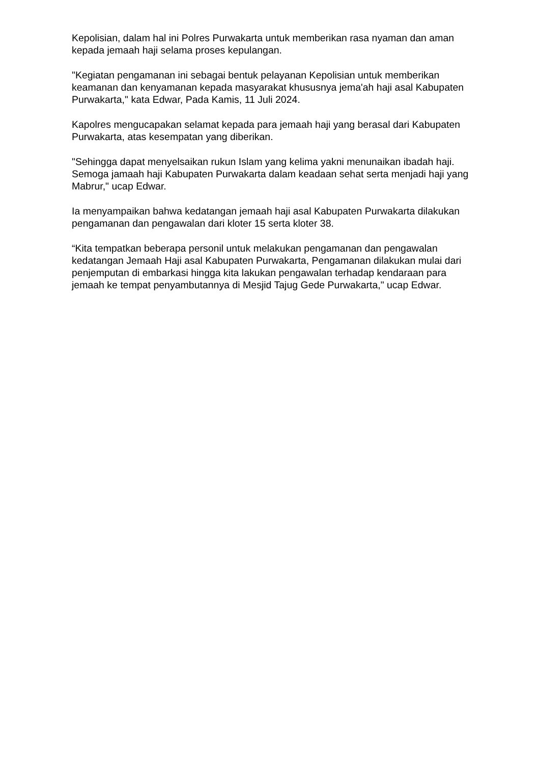Kepolisian, dalam hal ini Polres Purwakarta untuk memberikan rasa nyaman dan aman kepada jemaah haji selama proses kepulangan.
"Kegiatan pengamanan ini sebagai bentuk pelayanan Kepolisian untuk memberikan keamanan dan kenyamanan kepada masyarakat khususnya jema'ah haji asal Kabupaten Purwakarta," kata Edwar, Pada Kamis, 11 Juli 2024.
Kapolres mengucapakan selamat kepada para jemaah haji yang berasal dari Kabupaten Purwakarta, atas kesempatan yang diberikan.
"Sehingga dapat menyelsaikan rukun Islam yang kelima yakni menunaikan ibadah haji. Semoga jamaah haji Kabupaten Purwakarta dalam keadaan sehat serta menjadi haji yang Mabrur," ucap Edwar.
Ia menyampaikan bahwa kedatangan jemaah haji asal Kabupaten Purwakarta dilakukan pengamanan dan pengawalan dari kloter 15 serta kloter 38.
“Kita tempatkan beberapa personil untuk melakukan pengamanan dan pengawalan kedatangan Jemaah Haji asal Kabupaten Purwakarta, Pengamanan dilakukan mulai dari penjemputan di embarkasi hingga kita lakukan pengawalan terhadap kendaraan para jemaah ke tempat penyambutannya di Mesjid Tajug Gede Purwakarta," ucap Edwar.